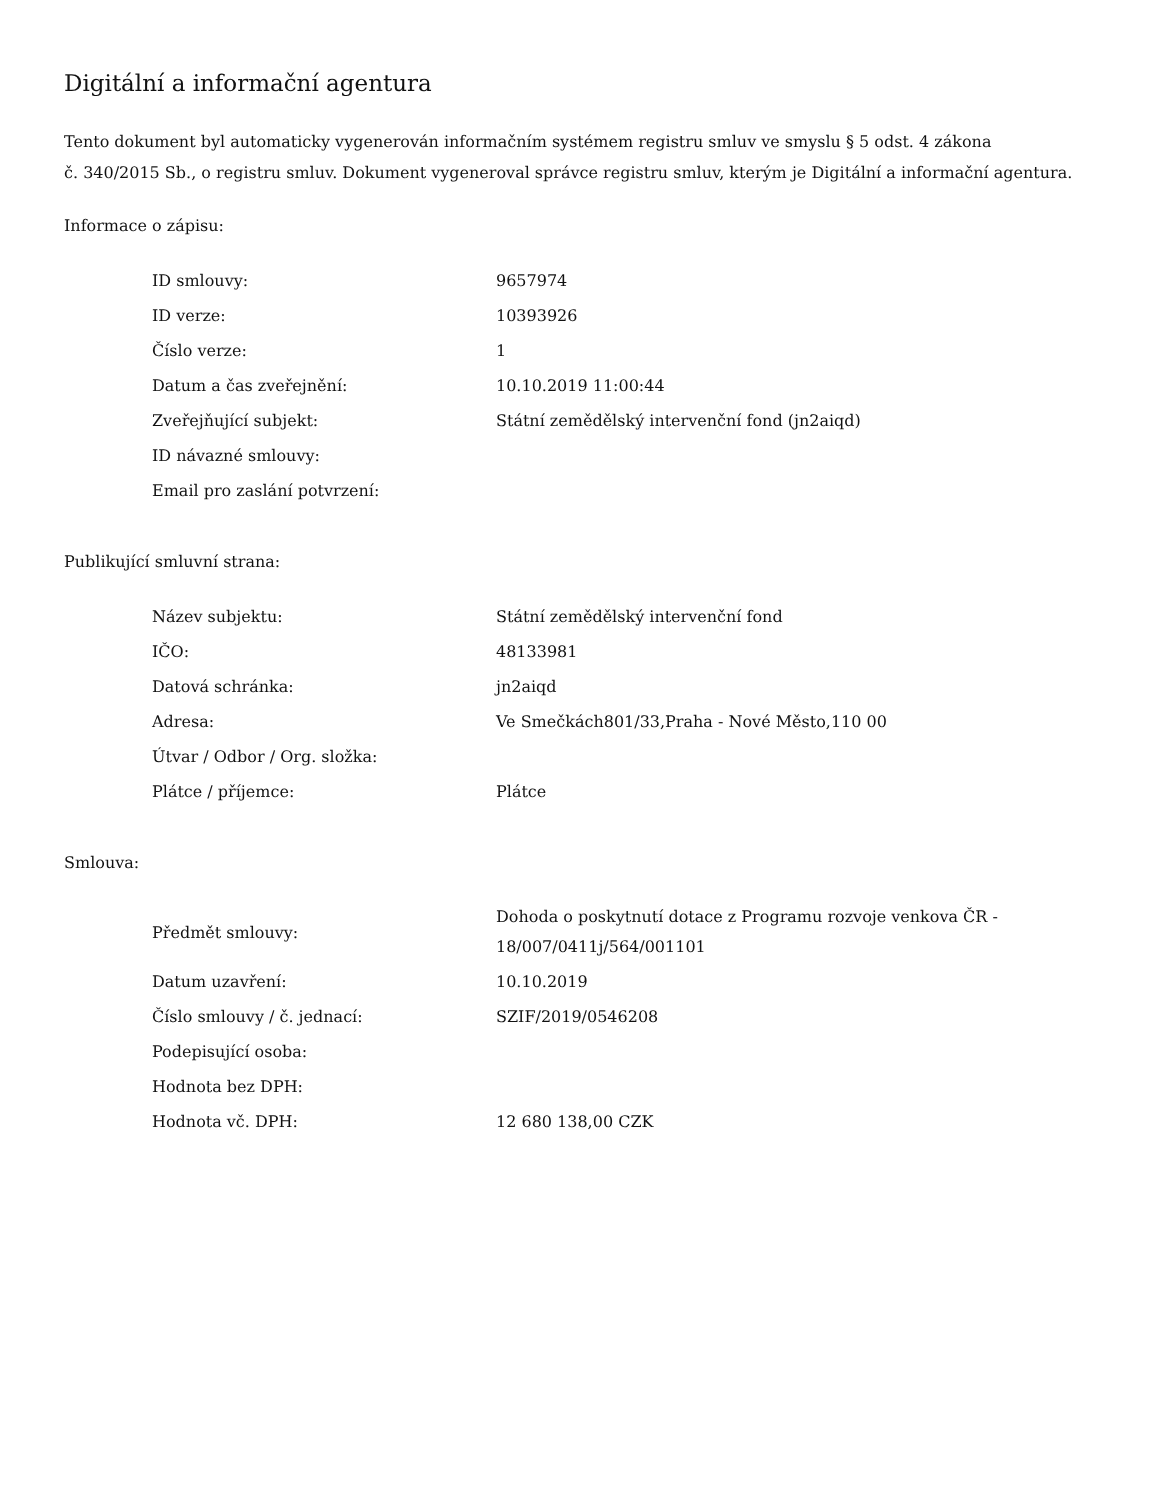Digitální a informační agentura
Tento dokument byl automaticky vygenerován informačním systémem registru smluv ve smyslu § 5 odst. 4 zákona
č. 340/2015 Sb., o registru smluv. Dokument vygeneroval správce registru smluv, kterým je Digitální a informační agentura.
Informace o zápisu:
| ID smlouvy: | 9657974 |
| ID verze: | 10393926 |
| Číslo verze: | 1 |
| Datum a čas zveřejnění: | 10.10.2019 11:00:44 |
| Zveřejňující subjekt: | Státní zemědělský intervenční fond (jn2aiqd) |
| ID návazné smlouvy: | |
| Email pro zaslání potvrzení: | |
Publikující smluvní strana:
| Název subjektu: | Státní zemědělský intervenční fond |
| IČO: | 48133981 |
| Datová schránka: | jn2aiqd |
| Adresa: | Ve Smečkách801/33,Praha - Nové Město,110 00 |
| Útvar / Odbor / Org. složka: | |
| Plátce / příjemce: | Plátce |
Smlouva:
| Předmět smlouvy: | Dohoda o poskytnutí dotace z Programu rozvoje venkova ČR - 18/007/0411j/564/001101 |
| Datum uzavření: | 10.10.2019 |
| Číslo smlouvy / č. jednací: | SZIF/2019/0546208 |
| Podepisující osoba: | |
| Hodnota bez DPH: | |
| Hodnota vč. DPH: | 12 680 138,00 CZK |